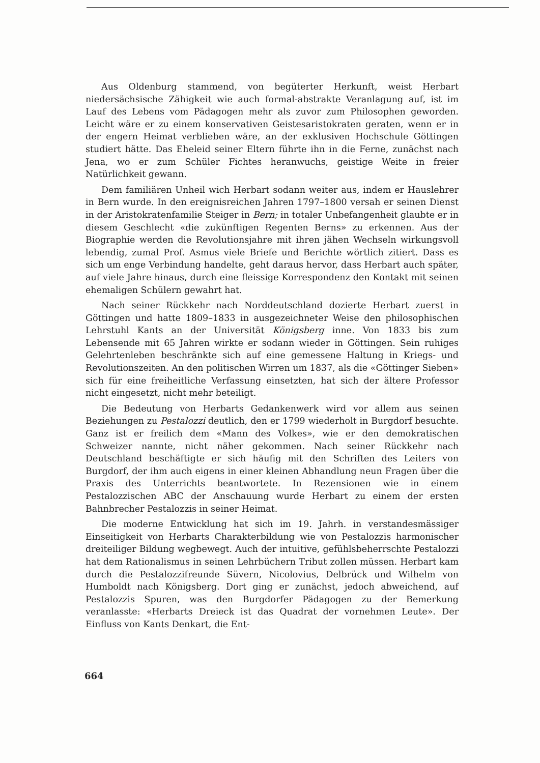Aus Oldenburg stammend, von begüterter Herkunft, weist Herbart niedersächsische Zähigkeit wie auch formal-abstrakte Veranlagung auf, ist im Lauf des Lebens vom Pädagogen mehr als zuvor zum Philosophen geworden. Leicht wäre er zu einem konservativen Geistesaristokraten geraten, wenn er in der engern Heimat verblieben wäre, an der exklusiven Hochschule Göttingen studiert hätte. Das Eheleid seiner Eltern führte ihn in die Ferne, zunächst nach Jena, wo er zum Schüler Fichtes heranwuchs, geistige Weite in freier Natürlichkeit gewann.
Dem familiären Unheil wich Herbart sodann weiter aus, indem er Hauslehrer in Bern wurde. In den ereignisreichen Jahren 1797–1800 versah er seinen Dienst in der Aristokratenfamilie Steiger in Bern; in totaler Unbefangenheit glaubte er in diesem Geschlecht «die zukünftigen Regenten Berns» zu erkennen. Aus der Biographie werden die Revolutionsjahre mit ihren jähen Wechseln wirkungsvoll lebendig, zumal Prof. Asmus viele Briefe und Berichte wörtlich zitiert. Dass es sich um enge Verbindung handelte, geht daraus hervor, dass Herbart auch später, auf viele Jahre hinaus, durch eine fleissige Korrespondenz den Kontakt mit seinen ehemaligen Schülern gewahrt hat.
Nach seiner Rückkehr nach Norddeutschland dozierte Herbart zuerst in Göttingen und hatte 1809–1833 in ausgezeichneter Weise den philosophischen Lehrstuhl Kants an der Universität Königsberg inne. Von 1833 bis zum Lebensende mit 65 Jahren wirkte er sodann wieder in Göttingen. Sein ruhiges Gelehrtenleben beschränkte sich auf eine gemessene Haltung in Kriegs- und Revolutionszeiten. An den politischen Wirren um 1837, als die «Göttinger Sieben» sich für eine freiheitliche Verfassung einsetzten, hat sich der ältere Professor nicht eingesetzt, nicht mehr beteiligt.
Die Bedeutung von Herbarts Gedankenwerk wird vor allem aus seinen Beziehungen zu Pestalozzi deutlich, den er 1799 wiederholt in Burgdorf besuchte. Ganz ist er freilich dem «Mann des Volkes», wie er den demokratischen Schweizer nannte, nicht näher gekommen. Nach seiner Rückkehr nach Deutschland beschäftigte er sich häufig mit den Schriften des Leiters von Burgdorf, der ihm auch eigens in einer kleinen Abhandlung neun Fragen über die Praxis des Unterrichts beantwortete. In Rezensionen wie in einem Pestalozzischen ABC der Anschauung wurde Herbart zu einem der ersten Bahnbrecher Pestalozzis in seiner Heimat.
Die moderne Entwicklung hat sich im 19. Jahrh. in verstandesmässiger Einseitigkeit von Herbarts Charakterbildung wie von Pestalozzis harmonischer dreiteiliger Bildung wegbewegt. Auch der intuitive, gefühlsbeherrschte Pestalozzi hat dem Rationalismus in seinen Lehrbüchern Tribut zollen müssen. Herbart kam durch die Pestalozzifreunde Süvern, Nicolovius, Delbrück und Wilhelm von Humboldt nach Königsberg. Dort ging er zunächst, jedoch abweichend, auf Pestalozzis Spuren, was den Burgdorfer Pädagogen zu der Bemerkung veranlasste: «Herbarts Dreieck ist das Quadrat der vornehmen Leute». Der Einfluss von Kants Denkart, die Ent-
664